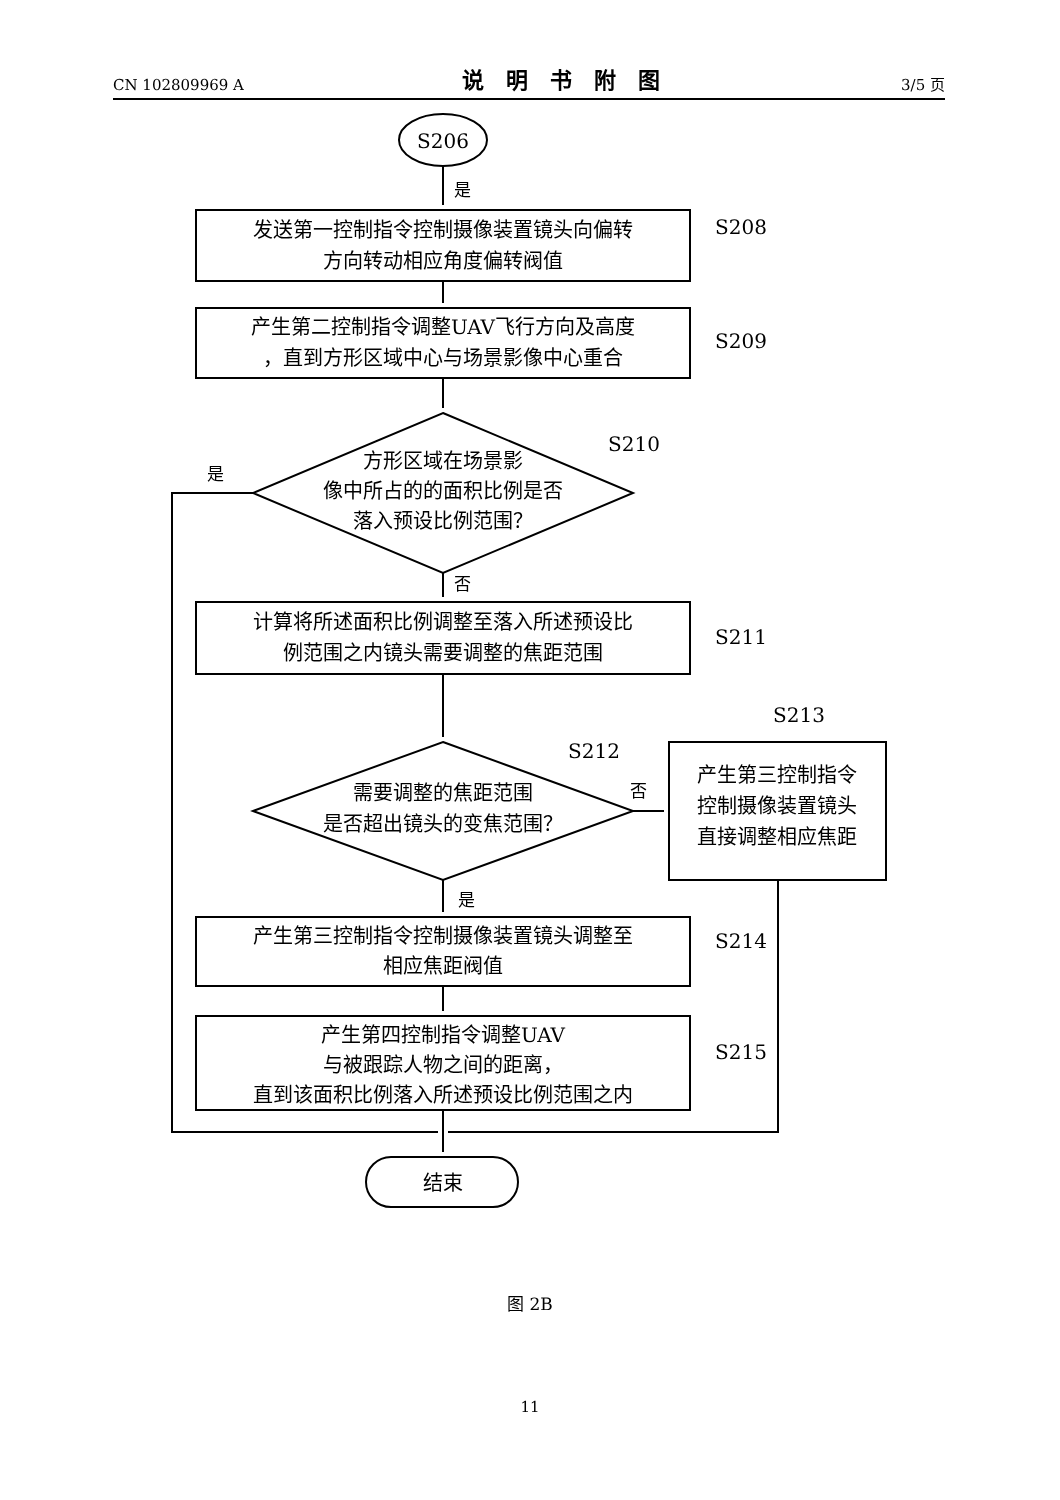CN 102809969 A 说明书附图 3/5 页
S206
是
发送第一控制指令控制摄像装置镜头向偏转
方向转动相应角度偏转阀值
产生第二控制指令调整UAV飞行方向及高度
，直到方形区域中心与场景影像中心重合
方形区域在场景影
像中所占的的面积比例是否
落入预设比例范围？
是
否
计算将所述面积比例调整至落入所述预设比
例范围之内镜头需要调整的焦距范围
需要调整的焦距范围
是否超出镜头的变焦范围？
否
产生第三控制指令
控制摄像装置镜头
直接调整相应焦距
是
产生第三控制指令控制摄像装置镜头调整至
相应焦距阀值
产生第四控制指令调整UAV
与被跟踪人物之间的距离，
直到该面积比例落入所述预设比例范围之内
结束
S208
S209
S210
S211
S212
S213
S214
S215
图 2B
11